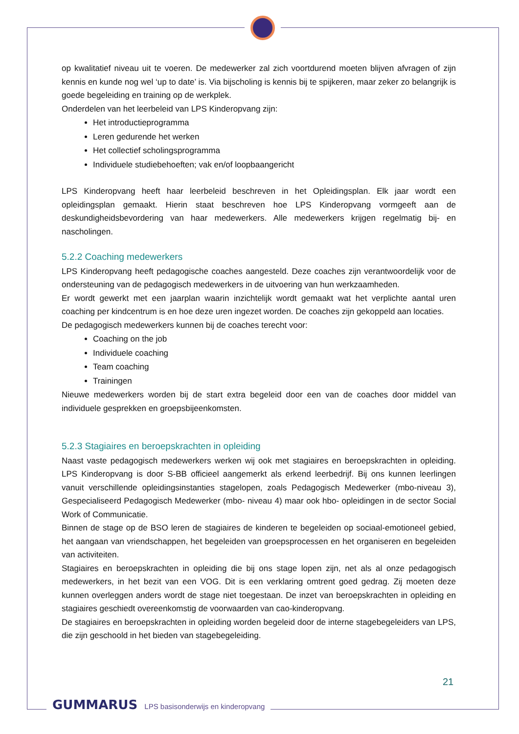op kwalitatief niveau uit te voeren. De medewerker zal zich voortdurend moeten blijven afvragen of zijn kennis en kunde nog wel ‘up to date’ is. Via bijscholing is kennis bij te spijkeren, maar zeker zo belangrijk is goede begeleiding en training op de werkplek.
Onderdelen van het leerbeleid van LPS Kinderopvang zijn:
Het introductieprogramma
Leren gedurende het werken
Het collectief scholingsprogramma
Individuele studiebehoeften; vak en/of loopbaangericht
LPS Kinderopvang heeft haar leerbeleid beschreven in het Opleidingsplan. Elk jaar wordt een opleidingsplan gemaakt. Hierin staat beschreven hoe LPS Kinderopvang vormgeeft aan de deskundigheidsbevordering van haar medewerkers. Alle medewerkers krijgen regelmatig bij- en nascholingen.
5.2.2 Coaching medewerkers
LPS Kinderopvang heeft pedagogische coaches aangesteld. Deze coaches zijn verantwoordelijk voor de ondersteuning van de pedagogisch medewerkers in de uitvoering van hun werkzaamheden.
Er wordt gewerkt met een jaarplan waarin inzichtelijk wordt gemaakt wat het verplichte aantal uren coaching per kindcentrum is en hoe deze uren ingezet worden. De coaches zijn gekoppeld aan locaties.
De pedagogisch medewerkers kunnen bij de coaches terecht voor:
Coaching on the job
Individuele coaching
Team coaching
Trainingen
Nieuwe medewerkers worden bij de start extra begeleid door een van de coaches door middel van individuele gesprekken en groepsbijeenkomsten.
5.2.3 Stagiaires en beroepskrachten in opleiding
Naast vaste pedagogisch medewerkers werken wij ook met stagiaires en beroepskrachten in opleiding. LPS Kinderopvang is door S-BB officieel aangemerkt als erkend leerbedrijf. Bij ons kunnen leerlingen vanuit verschillende opleidingsinstanties stagelopen, zoals Pedagogisch Medewerker (mbo-niveau 3), Gespecialiseerd Pedagogisch Medewerker (mbo- niveau 4) maar ook hbo- opleidingen in de sector Social Work of Communicatie.
Binnen de stage op de BSO leren de stagiaires de kinderen te begeleiden op sociaal-emotioneel gebied, het aangaan van vriendschappen, het begeleiden van groepsprocessen en het organiseren en begeleiden van activiteiten.
Stagiaires en beroepskrachten in opleiding die bij ons stage lopen zijn, net als al onze pedagogisch medewerkers, in het bezit van een VOG. Dit is een verklaring omtrent goed gedrag. Zij moeten deze kunnen overleggen anders wordt de stage niet toegestaan. De inzet van beroepskrachten in opleiding en stagiaires geschiedt overeenkomstig de voorwaarden van cao-kinderopvang.
De stagiaires en beroepskrachten in opleiding worden begeleid door de interne stagebegeleiders van LPS, die zijn geschoold in het bieden van stagebegeleiding.
21
GUMMARUS LPS basisonderwijs en kinderopvang